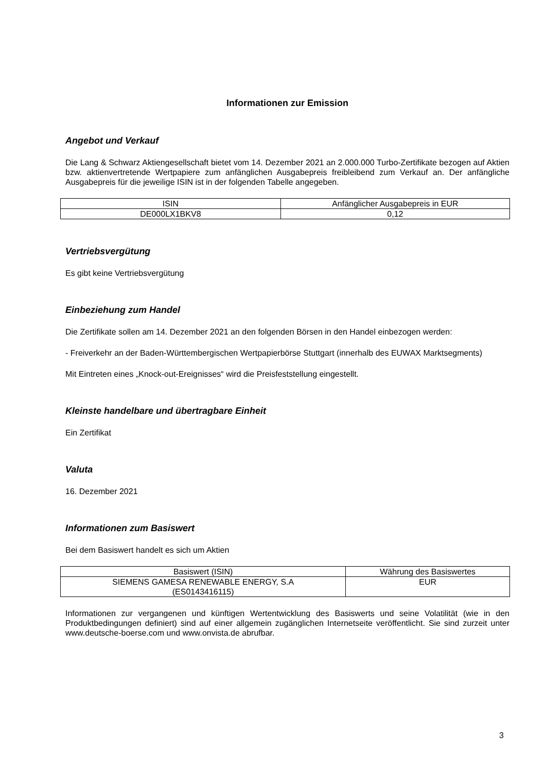Informationen zur Emission
Angebot und Verkauf
Die Lang & Schwarz Aktiengesellschaft bietet vom 14. Dezember 2021 an 2.000.000 Turbo-Zertifikate bezogen auf Aktien bzw. aktienvertretende Wertpapiere zum anfänglichen Ausgabepreis freibleibend zum Verkauf an. Der anfängliche Ausgabepreis für die jeweilige ISIN ist in der folgenden Tabelle angegeben.
| ISIN | Anfänglicher Ausgabepreis in EUR |
| --- | --- |
| DE000LX1BKV8 | 0,12 |
Vertriebsvergütung
Es gibt keine Vertriebsvergütung
Einbeziehung zum Handel
Die Zertifikate sollen am 14. Dezember 2021 an den folgenden Börsen in den Handel einbezogen werden:
- Freiverkehr an der Baden-Württembergischen Wertpapierbörse Stuttgart (innerhalb des EUWAX Marktsegments)
Mit Eintreten eines „Knock-out-Ereignisses“ wird die Preisfeststellung eingestellt.
Kleinste handelbare und übertragbare Einheit
Ein Zertifikat
Valuta
16. Dezember 2021
Informationen zum Basiswert
Bei dem Basiswert handelt es sich um Aktien
| Basiswert (ISIN) | Währung des Basiswertes |
| --- | --- |
| SIEMENS GAMESA RENEWABLE ENERGY, S.A (ES0143416115) | EUR |
Informationen zur vergangenen und künftigen Wertentwicklung des Basiswerts und seine Volatilität (wie in den Produktbedingungen definiert) sind auf einer allgemein zugänglichen Internetseite veröffentlicht. Sie sind zurzeit unter www.deutsche-boerse.com und www.onvista.de abrufbar.
3